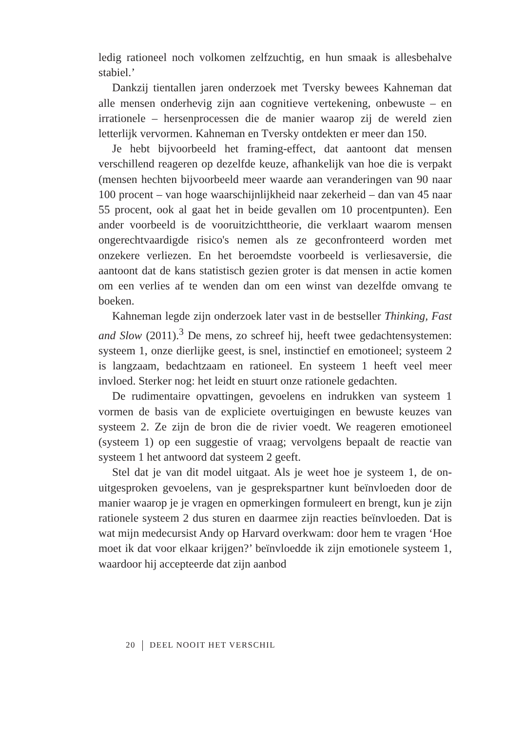ledig rationeel noch volkomen zelfzuchtig, en hun smaak is alles­behalve stabiel.’
Dankzij tientallen jaren onderzoek met Tversky bewees Kahneman dat alle mensen onderhevig zijn aan cognitieve vertekening, onbewuste – en irrationele – hersenprocessen die de manier waarop zij de wereld zien letterlijk vervormen. Kahneman en Tversky ontdekten er meer dan 150.
Je hebt bijvoorbeeld het framing-effect, dat aantoont dat mensen verschillend reageren op dezelfde keuze, afhankelijk van hoe die is ver­pakt (mensen hechten bijvoorbeeld meer waarde aan veranderingen van 90 naar 100 procent – van hoge waarschijnlijkheid naar zekerheid – dan van 45 naar 55 procent, ook al gaat het in beide gevallen om 10 procentpunten). Een ander voorbeeld is de vooruitzichttheorie, die verklaart waarom mensen ongerechtvaardigde risico's nemen als ze geconfronteerd worden met onzekere verliezen. En het beroemdste voorbeeld is verliesaversie, die aantoont dat de kans statistisch gezien groter is dat mensen in actie komen om een verlies af te wenden dan om een winst van dezelfde omvang te boeken.
Kahneman legde zijn onderzoek later vast in de bestseller Thinking, Fast and Slow (2011).<sup>3</sup> De mens, zo schreef hij, heeft twee gedachten­systemen: systeem 1, onze dierlijke geest, is snel, instinctief en emotio­neel; systeem 2 is langzaam, bedachtzaam en rationeel. En systeem 1 heeft veel meer invloed. Sterker nog: het leidt en stuurt onze rationele gedachten.
De rudimentaire opvattingen, gevoelens en indrukken van systeem 1 vormen de basis van de expliciete overtuigingen en bewuste keuzes van systeem 2. Ze zijn de bron die de rivier voedt. We reageren emotio­neel (systeem 1) op een suggestie of vraag; vervolgens bepaalt de reac­tie van systeem 1 het antwoord dat systeem 2 geeft.
Stel dat je van dit model uitgaat. Als je weet hoe je systeem 1, de on­uitgesproken gevoelens, van je gesprekspartner kunt beïnvloeden door de manier waarop je je vragen en opmerkingen formuleert en brengt, kun je zijn rationele systeem 2 dus sturen en daarmee zijn reacties be­ïnvloeden. Dat is wat mijn medecursist Andy op Harvard overkwam: door hem te vragen ‘Hoe moet ik dat voor elkaar krijgen?’ beïnvloedde ik zijn emotionele systeem 1, waardoor hij accepteerde dat zijn aanbod
20 DEEL NOOIT HET VERSCHIL